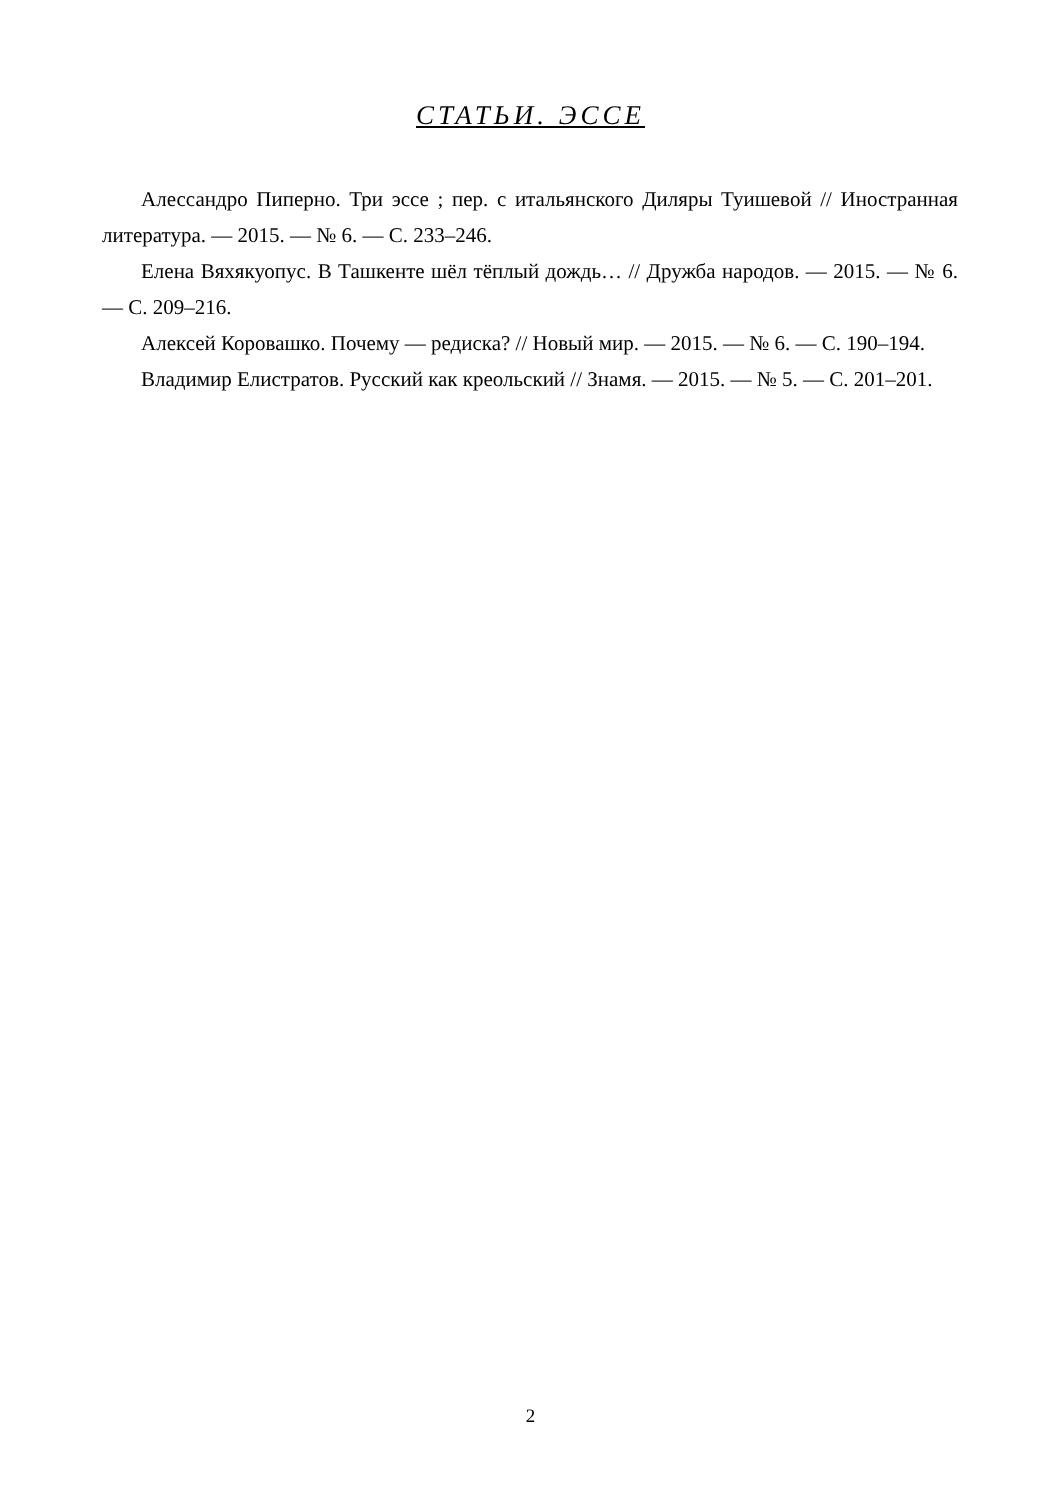СТАТЬИ. ЭССЕ
Алессандро Пиперно. Три эссе ; пер. с итальянского Диляры Туишевой // Иностранная литература. — 2015. — № 6. — С. 233–246.
Елена Вяхякуопус. В Ташкенте шёл тёплый дождь… // Дружба народов. — 2015. — № 6. — С. 209–216.
Алексей Коровашко. Почему — редиска? // Новый мир. — 2015. — № 6. — С. 190–194.
Владимир Елистратов. Русский как креольский // Знамя. — 2015. — № 5. — С. 201–201.
2